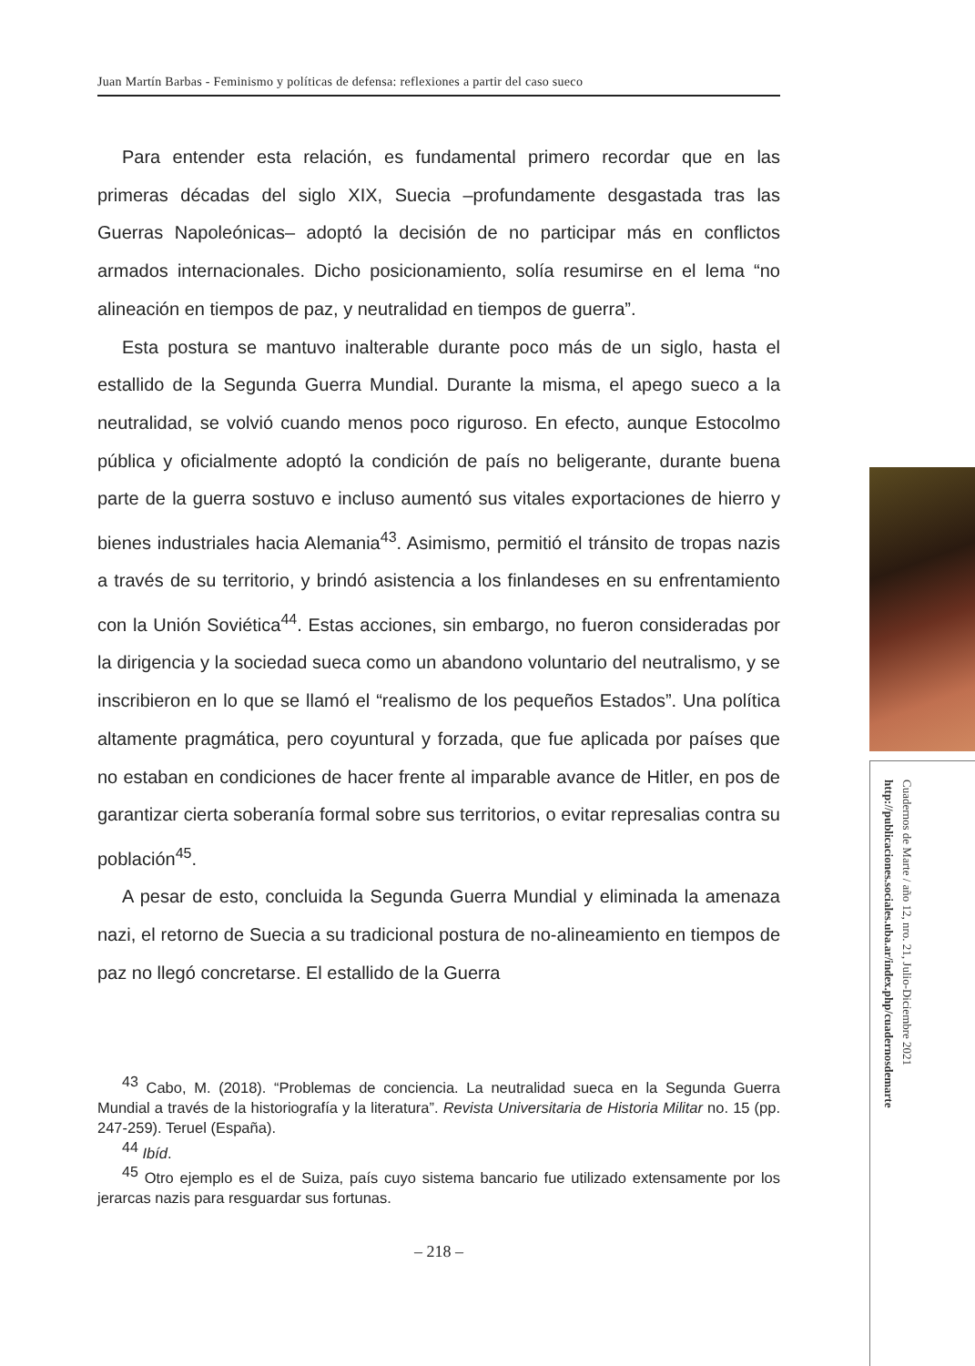Juan Martín Barbas - Feminismo y políticas de defensa: reflexiones a partir del caso sueco
Para entender esta relación, es fundamental primero recordar que en las primeras décadas del siglo XIX, Suecia –profundamente desgastada tras las Guerras Napoleónicas– adoptó la decisión de no participar más en conflictos armados internacionales. Dicho posicionamiento, solía resumirse en el lema “no alineación en tiempos de paz, y neutralidad en tiempos de guerra”.
Esta postura se mantuvo inalterable durante poco más de un siglo, hasta el estallido de la Segunda Guerra Mundial. Durante la misma, el apego sueco a la neutralidad, se volvió cuando menos poco riguroso. En efecto, aunque Estocolmo pública y oficialmente adoptó la condición de país no beligerante, durante buena parte de la guerra sostuvo e incluso aumentó sus vitales exportaciones de hierro y bienes industriales hacia Alemania<sup>43</sup>. Asimismo, permitió el tránsito de tropas nazis a través de su territorio, y brindó asistencia a los finlandeses en su enfrentamiento con la Unión Soviética<sup>44</sup>. Estas acciones, sin embargo, no fueron consideradas por la dirigencia y la sociedad sueca como un abandono voluntario del neutralismo, y se inscribieron en lo que se llamó el “realismo de los pequeños Estados”. Una política altamente pragmática, pero coyuntural y forzada, que fue aplicada por países que no estaban en condiciones de hacer frente al imparable avance de Hitler, en pos de garantizar cierta soberanía formal sobre sus territorios, o evitar represalias contra su población<sup>45</sup>.
A pesar de esto, concluida la Segunda Guerra Mundial y eliminada la amenaza nazi, el retorno de Suecia a su tradicional postura de no-alineamiento en tiempos de paz no llegó concretarse. El estallido de la Guerra
<sup>43</sup> Cabo, M. (2018). “Problemas de conciencia. La neutralidad sueca en la Segunda Guerra Mundial a través de la historiografía y la literatura”. Revista Universitaria de Historia Militar no. 15 (pp. 247-259). Teruel (España).
<sup>44</sup> Ibíd.
<sup>45</sup> Otro ejemplo es el de Suiza, país cuyo sistema bancario fue utilizado extensamente por los jerarcas nazis para resguardar sus fortunas.
– 218 –
Cuadernos de Marte / año 12, nro. 21, Julio-Diciembre 2021
http://publicaciones.sociales.uba.ar/index.php/cuadernosdemarte